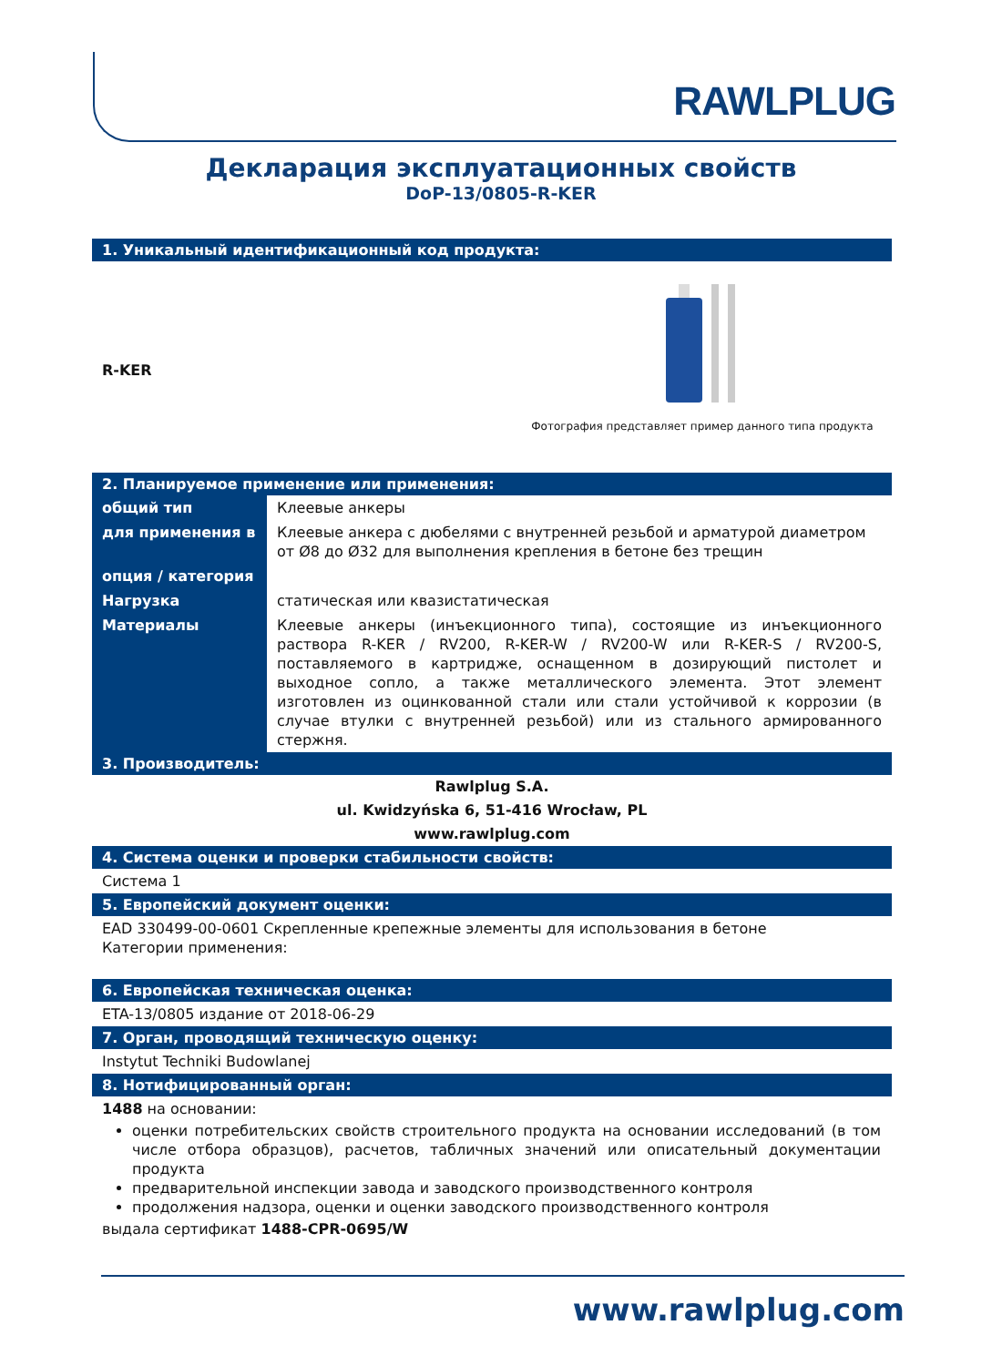RAWLPLUG
Декларация эксплуатационных свойств
DoP-13/0805-R-KER
1. Уникальный идентификационный код продукта:
R-KER
Фотография представляет пример данного типа продукта
2. Планируемое применение или применения:
| общий тип | Клеевые анкеры |
| для применения в | Клеевые анкера с дюбелями с внутренней резьбой и арматурой диаметром от Ø8 до Ø32 для выполнения крепления в бетоне без трещин |
| опция / категория | |
| Нагрузка | статическая или квазистатическая |
| Материалы | Клеевые анкеры (инъекционного типа), состоящие из инъекционного раствора R-KER / RV200, R-KER-W / RV200-W или R-KER-S / RV200-S, поставляемого в картридже, оснащенном в дозирующий пистолет и выходное сопло, а также металлического элемента. Этот элемент изготовлен из оцинкованной стали или стали устойчивой к коррозии (в случае втулки с внутренней резьбой) или из стального армированного стержня. |
3. Производитель:
Rawlplug S.A.
ul. Kwidzyńska 6, 51-416 Wrocław, PL
www.rawlplug.com
4. Система оценки и проверки стабильности свойств:
Система 1
5. Европейский документ оценки:
EAD 330499-00-0601 Скрепленные крепежные элементы для использования в бетоне
Категории применения:
6. Европейская техническая оценка:
ETA-13/0805 издание от 2018-06-29
7. Орган, проводящий техническую оценку:
Instytut Techniki Budowlanej
8. Нотифицированный орган:
1488 на основании:
оценки потребительских свойств строительного продукта на основании исследований (в том числе отбора образцов), расчетов, табличных значений или описательный документации продукта
предварительной инспекции завода и заводского производственного контроля
продолжения надзора, оценки и оценки заводского производственного контроля
выдала сертификат 1488-CPR-0695/W
www.rawlplug.com